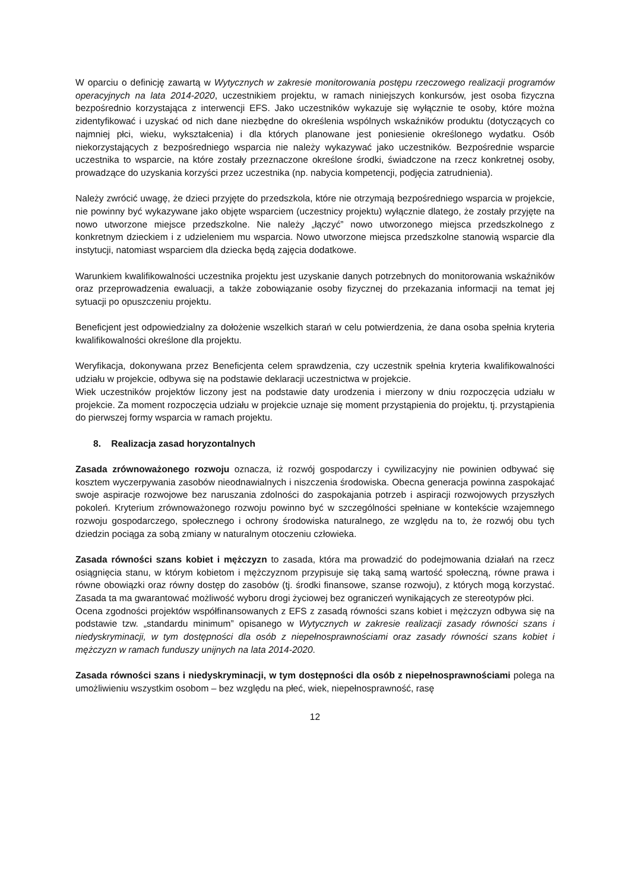W oparciu o definicję zawartą w Wytycznych w zakresie monitorowania postępu rzeczowego realizacji programów operacyjnych na lata 2014-2020, uczestnikiem projektu, w ramach niniejszych konkursów, jest osoba fizyczna bezpośrednio korzystająca z interwencji EFS. Jako uczestników wykazuje się wyłącznie te osoby, które można zidentyfikować i uzyskać od nich dane niezbędne do określenia wspólnych wskaźników produktu (dotyczących co najmniej płci, wieku, wykształcenia) i dla których planowane jest poniesienie określonego wydatku. Osób niekorzystających z bezpośredniego wsparcia nie należy wykazywać jako uczestników. Bezpośrednie wsparcie uczestnika to wsparcie, na które zostały przeznaczone określone środki, świadczone na rzecz konkretnej osoby, prowadzące do uzyskania korzyści przez uczestnika (np. nabycia kompetencji, podjęcia zatrudnienia).
Należy zwrócić uwagę, że dzieci przyjęte do przedszkola, które nie otrzymają bezpośredniego wsparcia w projekcie, nie powinny być wykazywane jako objęte wsparciem (uczestnicy projektu) wyłącznie dlatego, że zostały przyjęte na nowo utworzone miejsce przedszkolne. Nie należy „łączyć” nowo utworzonego miejsca przedszkolnego z konkretnym dzieckiem i z udzieleniem mu wsparcia. Nowo utworzone miejsca przedszkolne stanowią wsparcie dla instytucji, natomiast wsparciem dla dziecka będą zajęcia dodatkowe.
Warunkiem kwalifikowalności uczestnika projektu jest uzyskanie danych potrzebnych do monitorowania wskaźników oraz przeprowadzenia ewaluacji, a także zobowiązanie osoby fizycznej do przekazania informacji na temat jej sytuacji po opuszczeniu projektu.
Beneficjent jest odpowiedzialny za dołożenie wszelkich starań w celu potwierdzenia, że dana osoba spełnia kryteria kwalifikowalności określone dla projektu.
Weryfikacja, dokonywana przez Beneficjenta celem sprawdzenia, czy uczestnik spełnia kryteria kwalifikowalności udziału w projekcie, odbywa się na podstawie deklaracji uczestnictwa w projekcie.
Wiek uczestników projektów liczony jest na podstawie daty urodzenia i mierzony w dniu rozpoczęcia udziału w projekcie. Za moment rozpoczęcia udziału w projekcie uznaje się moment przystąpienia do projektu, tj. przystąpienia do pierwszej formy wsparcia w ramach projektu.
8. Realizacja zasad horyzontalnych
Zasada zrównoważonego rozwoju oznacza, iż rozwój gospodarczy i cywilizacyjny nie powinien odbywać się kosztem wyczerpywania zasobów nieodnawialnych i niszczenia środowiska. Obecna generacja powinna zaspokajać swoje aspiracje rozwojowe bez naruszania zdolności do zaspokajania potrzeb i aspiracji rozwojowych przyszłych pokoleń. Kryterium zrównoważonego rozwoju powinno być w szczególności spełniane w kontekście wzajemnego rozwoju gospodarczego, społecznego i ochrony środowiska naturalnego, ze względu na to, że rozwój obu tych dziedzin pociąga za sobą zmiany w naturalnym otoczeniu człowieka.
Zasada równości szans kobiet i mężczyzn to zasada, która ma prowadzić do podejmowania działań na rzecz osiągnięcia stanu, w którym kobietom i mężczyznom przypisuje się taką samą wartość społeczną, równe prawa i równe obowiązki oraz równy dostęp do zasobów (tj. środki finansowe, szanse rozwoju), z których mogą korzystać. Zasada ta ma gwarantować możliwość wyboru drogi życiowej bez ograniczeń wynikających ze stereotypów płci.
Ocena zgodności projektów współfinansowanych z EFS z zasadą równości szans kobiet i mężczyzn odbywa się na podstawie tzw. „standardu minimum” opisanego w Wytycznych w zakresie realizacji zasady równości szans i niedyskryminacji, w tym dostępności dla osób z niepełnosprawnościami oraz zasady równości szans kobiet i mężczyzn w ramach funduszy unijnych na lata 2014-2020.
Zasada równości szans i niedyskryminacji, w tym dostępności dla osób z niepełnosprawnościami polega na umożliwieniu wszystkim osobom – bez względu na płeć, wiek, niepełnosprawność, rasę
12